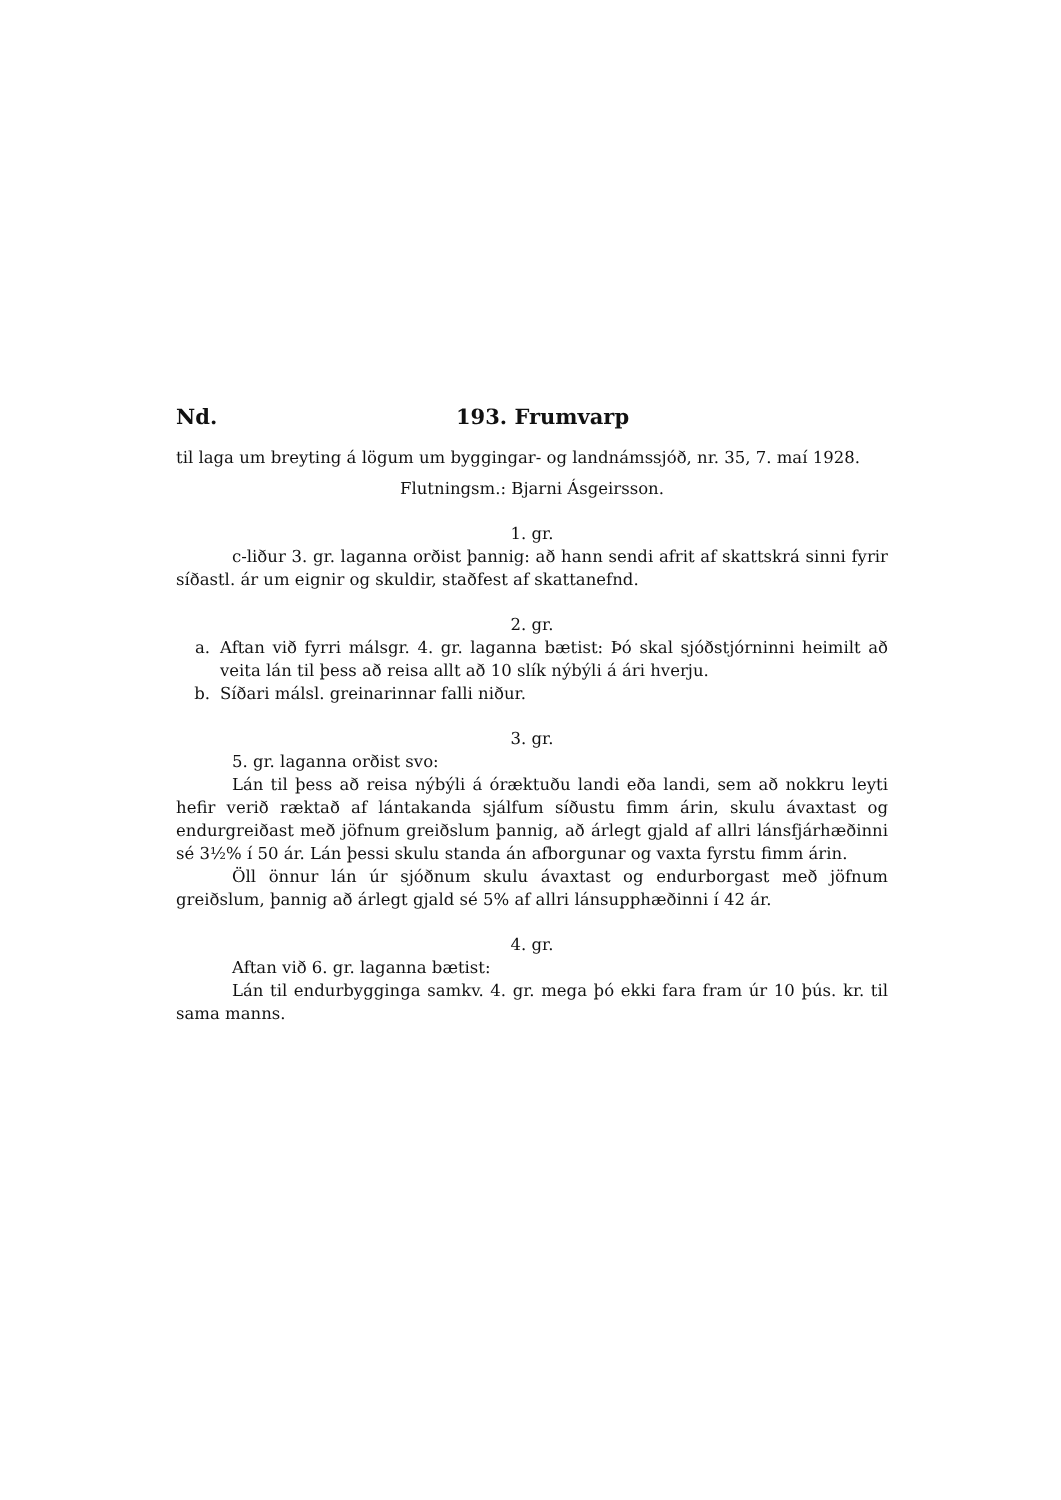Nd. 193. Frumvarp
til laga um breyting á lögum um byggingar- og landnámssjóð, nr. 35, 7. maí 1928.
Flutningsm.: Bjarni Ásgeirsson.
1. gr.
c-liður 3. gr. laganna orðist þannig: að hann sendi afrit af skattskrá sinni fyrir síðastl. ár um eignir og skuldir, staðfest af skattanefnd.
2. gr.
a. Aftan við fyrri málsgr. 4. gr. laganna bætist: Þó skal sjóðstjórninni heimilt að veita lán til þess að reisa allt að 10 slík nýbýli á ári hverju.
b. Síðari málsl. greinarinnar falli niður.
3. gr.
5. gr. laganna orðist svo:
Lán til þess að reisa nýbýli á óræktuðu landi eða landi, sem að nokkru leyti hefir verið ræktað af lántakanda sjálfum síðustu fimm árin, skulu ávaxtast og endurgreiðast með jöfnum greiðslum þannig, að árlegt gjald af allri lánsfjárhæðinni sé 3½% í 50 ár. Lán þessi skulu standa án afborgunar og vaxta fyrstu fimm árin.
Öll önnur lán úr sjóðnum skulu ávaxtast og endurborgast með jöfnum greiðslum, þannig að árlegt gjald sé 5% af allri lánsupphæðinni í 42 ár.
4. gr.
Aftan við 6. gr. laganna bætist:
Lán til endurbygginga samkv. 4. gr. mega þó ekki fara fram úr 10 þús. kr. til sama manns.